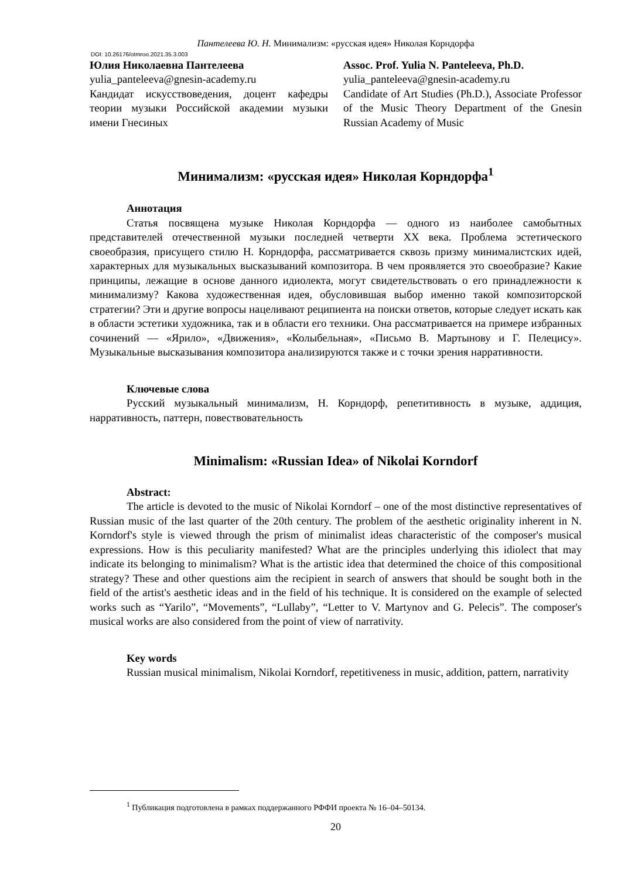Пантелеева Ю. Н. Минимализм: «русская идея» Николая Корндорфа
DOI: 10.26176/otmroo.2021.35.3.003
Юлия Николаевна Пантелеева
yulia_panteleeva@gnesin-academy.ru
Кандидат искусствоведения, доцент кафедры теории музыки Российской академии музыки имени Гнесиных
Assoc. Prof. Yulia N. Panteleeva, Ph.D.
yulia_panteleeva@gnesin-academy.ru
Candidate of Art Studies (Ph.D.), Associate Professor of the Music Theory Department of the Gnesin Russian Academy of Music
Минимализм: «русская идея» Николая Корндорфа<sup>1</sup>
Аннотация
Статья посвящена музыке Николая Корндорфа — одного из наиболее самобытных представителей отечественной музыки последней четверти XX века. Проблема эстетического своеобразия, присущего стилю Н. Корндорфа, рассматривается сквозь призму минималистских идей, характерных для музыкальных высказываний композитора. В чем проявляется это своеобразие? Какие принципы, лежащие в основе данного идиолекта, могут свидетельствовать о его принадлежности к минимализму? Какова художественная идея, обусловившая выбор именно такой композиторской стратегии? Эти и другие вопросы нацеливают реципиента на поиски ответов, которые следует искать как в области эстетики художника, так и в области его техники. Она рассматривается на примере избранных сочинений — «Ярило», «Движения», «Колыбельная», «Письмо В. Мартынову и Г. Пелецису». Музыкальные высказывания композитора анализируются также и с точки зрения нарративности.
Ключевые слова
Русский музыкальный минимализм, Н. Корндорф, репетитивность в музыке, аддиция, нарративность, паттерн, повествовательность
Minimalism: «Russian Idea» of Nikolai Korndorf
Abstract:
The article is devoted to the music of Nikolai Korndorf – one of the most distinctive representatives of Russian music of the last quarter of the 20th century. The problem of the aesthetic originality inherent in N. Korndorf's style is viewed through the prism of minimalist ideas characteristic of the composer's musical expressions. How is this peculiarity manifested? What are the principles underlying this idiolect that may indicate its belonging to minimalism? What is the artistic idea that determined the choice of this compositional strategy? These and other questions aim the recipient in search of answers that should be sought both in the field of the artist's aesthetic ideas and in the field of his technique. It is considered on the example of selected works such as “Yarilo”, “Movements”, “Lullaby”, “Letter to V. Martynov and G. Pelecis”. The composer's musical works are also considered from the point of view of narrativity.
Key words
Russian musical minimalism, Nikolai Korndorf, repetitiveness in music, addition, pattern, narrativity
<sup>1</sup> Публикация подготовлена в рамках поддержанного РФФИ проекта № 16–04–50134.
20